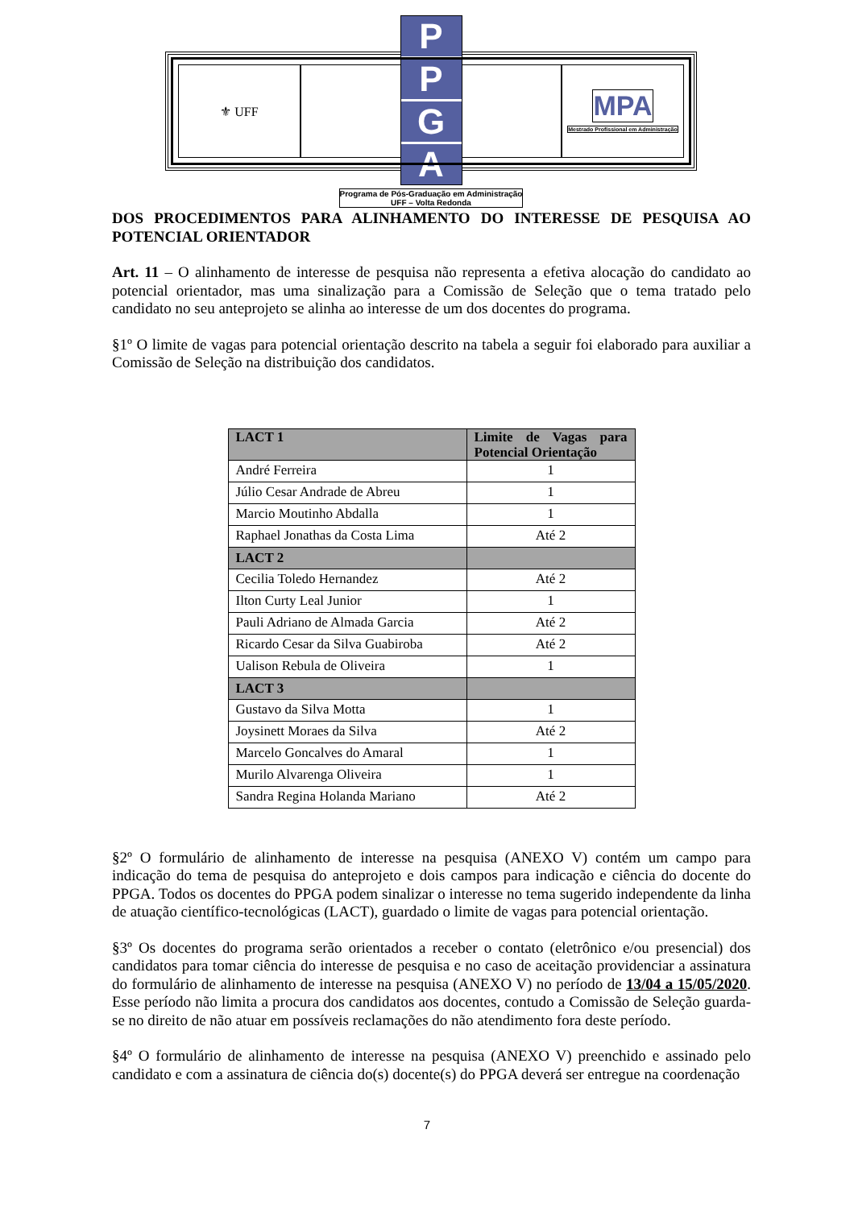⚜ UFF
PPGA
Programa de Pós-Graduação em Administração
UFF – Volta Redonda
MPA
Mestrado Profissional em Administração
DOS PROCEDIMENTOS PARA ALINHAMENTO DO INTERESSE DE PESQUISA AO POTENCIAL ORIENTADOR
Art. 11 – O alinhamento de interesse de pesquisa não representa a efetiva alocação do candidato ao potencial orientador, mas uma sinalização para a Comissão de Seleção que o tema tratado pelo candidato no seu anteprojeto se alinha ao interesse de um dos docentes do programa.
§1º O limite de vagas para potencial orientação descrito na tabela a seguir foi elaborado para auxiliar a Comissão de Seleção na distribuição dos candidatos.
| LACT 1 | Limite de Vagas para Potencial Orientação |
| --- | --- |
| André Ferreira | 1 |
| Júlio Cesar Andrade de Abreu | 1 |
| Marcio Moutinho Abdalla | 1 |
| Raphael Jonathas da Costa Lima | Até 2 |
| LACT 2 | |
| Cecilia Toledo Hernandez | Até 2 |
| Ilton Curty Leal Junior | 1 |
| Pauli Adriano de Almada Garcia | Até 2 |
| Ricardo Cesar da Silva Guabiroba | Até 2 |
| Ualison Rebula de Oliveira | 1 |
| LACT 3 | |
| Gustavo da Silva Motta | 1 |
| Joysinett Moraes da Silva | Até 2 |
| Marcelo Goncalves do Amaral | 1 |
| Murilo Alvarenga Oliveira | 1 |
| Sandra Regina Holanda Mariano | Até 2 |
§2º O formulário de alinhamento de interesse na pesquisa (ANEXO V) contém um campo para indicação do tema de pesquisa do anteprojeto e dois campos para indicação e ciência do docente do PPGA. Todos os docentes do PPGA podem sinalizar o interesse no tema sugerido independente da linha de atuação científico-tecnológicas (LACT), guardado o limite de vagas para potencial orientação.
§3º Os docentes do programa serão orientados a receber o contato (eletrônico e/ou presencial) dos candidatos para tomar ciência do interesse de pesquisa e no caso de aceitação providenciar a assinatura do formulário de alinhamento de interesse na pesquisa (ANEXO V) no período de 13/04 a 15/05/2020. Esse período não limita a procura dos candidatos aos docentes, contudo a Comissão de Seleção guarda-se no direito de não atuar em possíveis reclamações do não atendimento fora deste período.
§4º O formulário de alinhamento de interesse na pesquisa (ANEXO V) preenchido e assinado pelo candidato e com a assinatura de ciência do(s) docente(s) do PPGA deverá ser entregue na coordenação
7